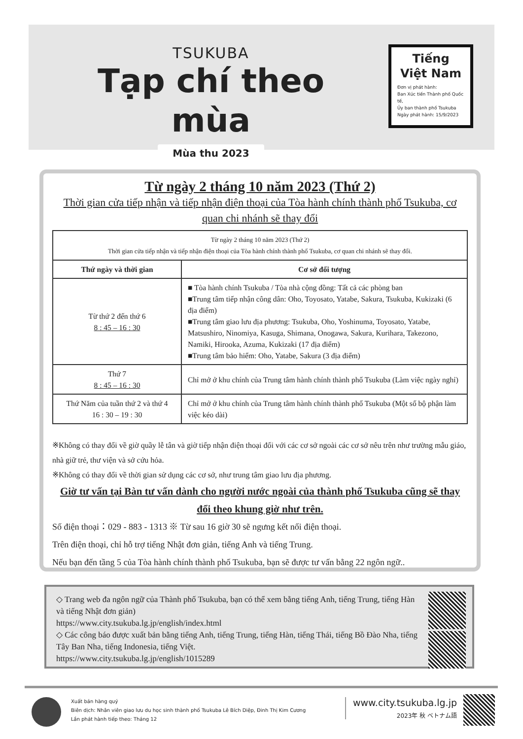TSUKUBA
Tạp chí theo mùa
Mùa thu 2023
Tiếng
Việt Nam
Đơn vị phát hành:
Ban Xúc tiến Thành phố Quốc tế,
Ủy ban thành phố Tsukuba
Ngày phát hành: 15/9/2023
Từ ngày 2 tháng 10 năm 2023 (Thứ 2)
Thời gian cửa tiếp nhận và tiếp nhận điện thoại của Tòa hành chính thành phố Tsukuba, cơ quan chi nhánh sẽ thay đổi
| Từ ngày 2 tháng 10 năm 2023 (Thứ 2) Thời gian cửa tiếp nhận và tiếp nhận điện thoại của Tòa hành chính thành phố Tsukuba, cơ quan chi nhánh sẽ thay đổi. | |
| Thứ ngày và thời gian | Cơ sở đối tượng |
| Từ thứ 2 đến thứ 6 8 : 45 – 16 : 30 | ■ Tòa hành chính Tsukuba / Tòa nhà cộng đồng: Tất cả các phòng ban ■Trung tâm tiếp nhận công dân: Oho, Toyosato, Yatabe, Sakura, Tsukuba, Kukizaki (6 địa điểm) ■Trung tâm giao lưu địa phương: Tsukuba, Oho, Yoshinuma, Toyosato, Yatabe, Matsushiro, Ninomiya, Kasuga, Shimana, Onogawa, Sakura, Kurihara, Takezono, Namiki, Hirooka, Azuma, Kukizaki (17 địa điểm) ■Trung tâm bảo hiểm: Oho, Yatabe, Sakura (3 địa điểm) |
| Thứ 7 8 : 45 – 16 : 30 | Chỉ mở ở khu chính của Trung tâm hành chính thành phố Tsukuba (Làm việc ngày nghỉ) |
| Thứ Năm của tuần thứ 2 và thứ 4 16 : 30 – 19 : 30 | Chỉ mở ở khu chính của Trung tâm hành chính thành phố Tsukuba (Một số bộ phận làm việc kéo dài) |
※Không có thay đổi về giờ quầy lễ tân và giờ tiếp nhận điện thoại đối với các cơ sở ngoài các cơ sở nêu trên như trường mẫu giáo, nhà giữ trẻ, thư viện và sở cứu hỏa.
※Không có thay đổi về thời gian sử dụng các cơ sở, như trung tâm giao lưu địa phương.
Giờ tư vấn tại Bàn tư vấn dành cho người nước ngoài của thành phố Tsukuba cũng sẽ thay đổi theo khung giờ như trên.
Số điện thoại：029 - 883 - 1313 ※ Từ sau 16 giờ 30 sẽ ngưng kết nối điện thoại.
Trên điện thoại, chỉ hỗ trợ tiếng Nhật đơn giản, tiếng Anh và tiếng Trung.
Nếu bạn đến tầng 5 của Tòa hành chính thành phố Tsukuba, bạn sẽ được tư vấn bằng 22 ngôn ngữ..
◇ Trang web đa ngôn ngữ của Thành phố Tsukuba, bạn có thể xem bằng tiếng Anh, tiếng Trung, tiếng Hàn và tiếng Nhật đơn giản)
https://www.city.tsukuba.lg.jp/english/index.html
◇ Các công báo được xuất bản bằng tiếng Anh, tiếng Trung, tiếng Hàn, tiếng Thái, tiếng Bồ Đào Nha, tiếng Tây Ban Nha, tiếng Indonesia, tiếng Việt.
https://www.city.tsukuba.lg.jp/english/1015289
Xuất bản hàng quý
Biên dịch: Nhân viên giao lưu du học sinh thành phố Tsukuba Lê Bích Diệp, Đinh Thị Kim Cương
Lần phát hành tiếp theo: Tháng 12
www.city.tsukuba.lg.jp
2023年 秋 ベトナム語